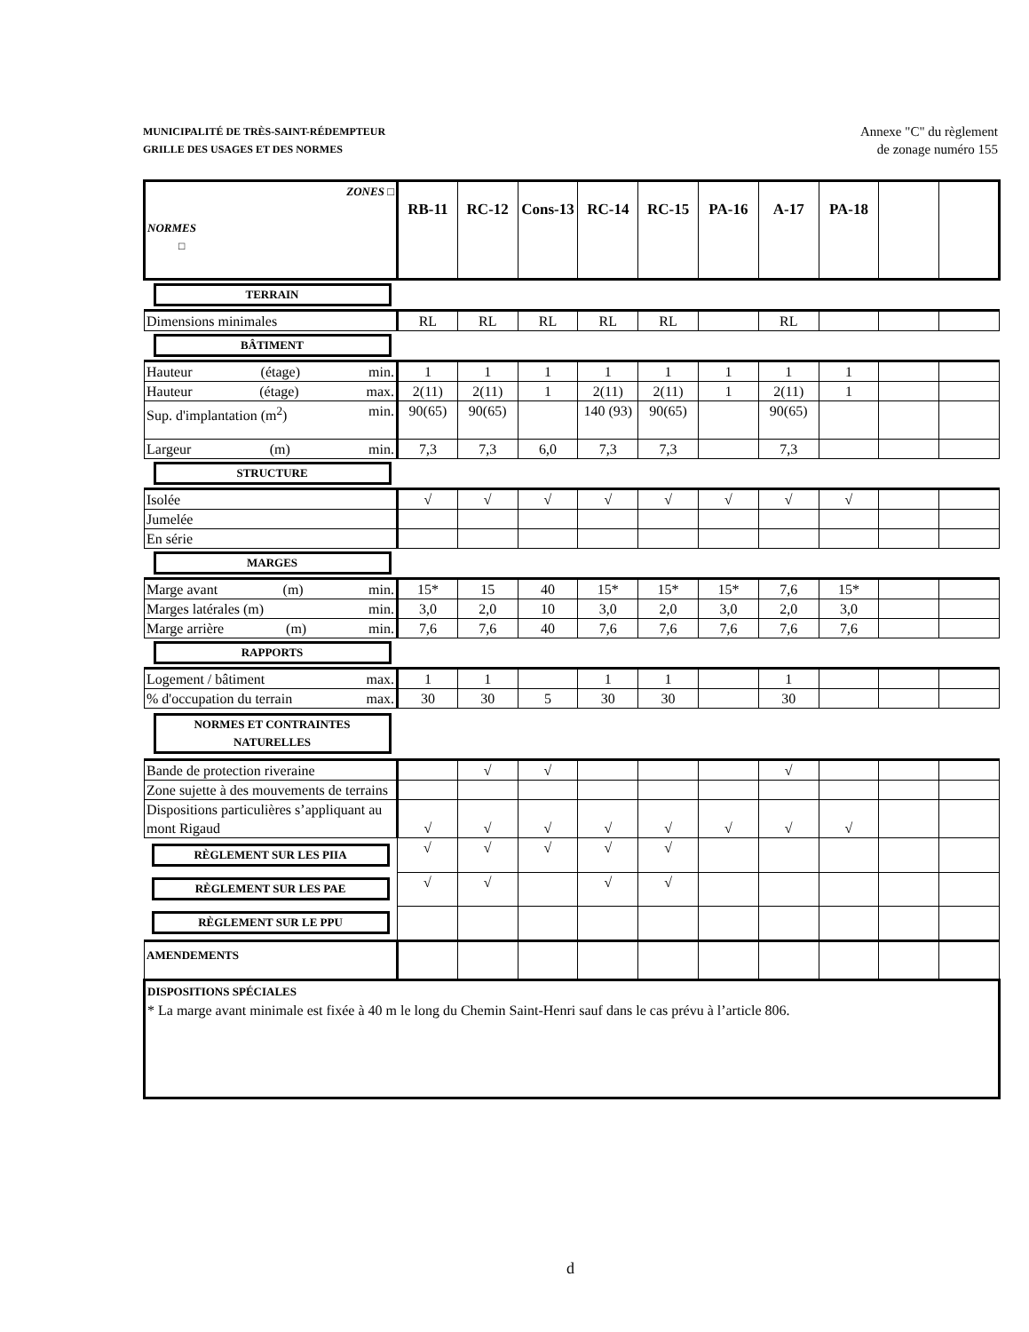MUNICIPALITÉ DE TRÈS-SAINT-RÉDEMPTEUR
GRILLE DES USAGES ET DES NORMES
Annexe "C" du règlement
de zonage numéro 155
| ZONES □ NORMES □ | RB-11 | RC-12 | Cons-13 | RC-14 | RC-15 | PA-16 | A-17 | PA-18 | | |
| TERRAIN | | | | | | | | | | |
| Dimensions minimales | RL | RL | RL | RL | RL | | RL | | | |
| BÂTIMENT | | | | | | | | | | |
| Hauteur (étage) min. | 1 | 1 | 1 | 1 | 1 | 1 | 1 | 1 | | |
| Hauteur (étage) max. | 2(11) | 2(11) | 1 | 2(11) | 2(11) | 1 | 2(11) | 1 | | |
| Sup. d'implantation (m<sup>2</sup>) min. | 90(65) | 90(65) | | 140 (93) | 90(65) | | 90(65) | | | |
| Largeur (m) min. | 7,3 | 7,3 | 6,0 | 7,3 | 7,3 | | 7,3 | | | |
| STRUCTURE | | | | | | | | | | |
| Isolée | √ | √ | √ | √ | √ | √ | √ | √ | | |
| Jumelée | | | | | | | | | | |
| En série | | | | | | | | | | |
| MARGES | | | | | | | | | | |
| Marge avant (m) min. | 15* | 15 | 40 | 15* | 15* | 15* | 7,6 | 15* | | |
| Marges latérales (m) min. | 3,0 | 2,0 | 10 | 3,0 | 2,0 | 3,0 | 2,0 | 3,0 | | |
| Marge arrière (m) min. | 7,6 | 7,6 | 40 | 7,6 | 7,6 | 7,6 | 7,6 | 7,6 | | |
| RAPPORTS | | | | | | | | | | |
| Logement / bâtiment max. | 1 | 1 | | 1 | 1 | | 1 | | | |
| % d'occupation du terrain max. | 30 | 30 | 5 | 30 | 30 | | 30 | | | |
| NORMES ET CONTRAINTES NATURELLES | | | | | | | | | | |
| Bande de protection riveraine | | √ | √ | | | | √ | | | |
| Zone sujette à des mouvements de terrains | | | | | | | | | | |
| Dispositions particulières s’appliquant au mont Rigaud | √ | √ | √ | √ | √ | √ | √ | √ | | |
| RÈGLEMENT SUR LES PIIA | √ | √ | √ | √ | √ | | | | | |
| RÈGLEMENT SUR LES PAE | √ | √ | | √ | √ | | | | | |
| RÈGLEMENT SUR LE PPU | | | | | | | | | | |
| AMENDEMENTS | | | | | | | | | | |
| DISPOSITIONS SPÉCIALES * La marge avant minimale est fixée à 40 m le long du Chemin Saint-Henri sauf dans le cas prévu à l’article 806. | | | | | | | | | | |
d